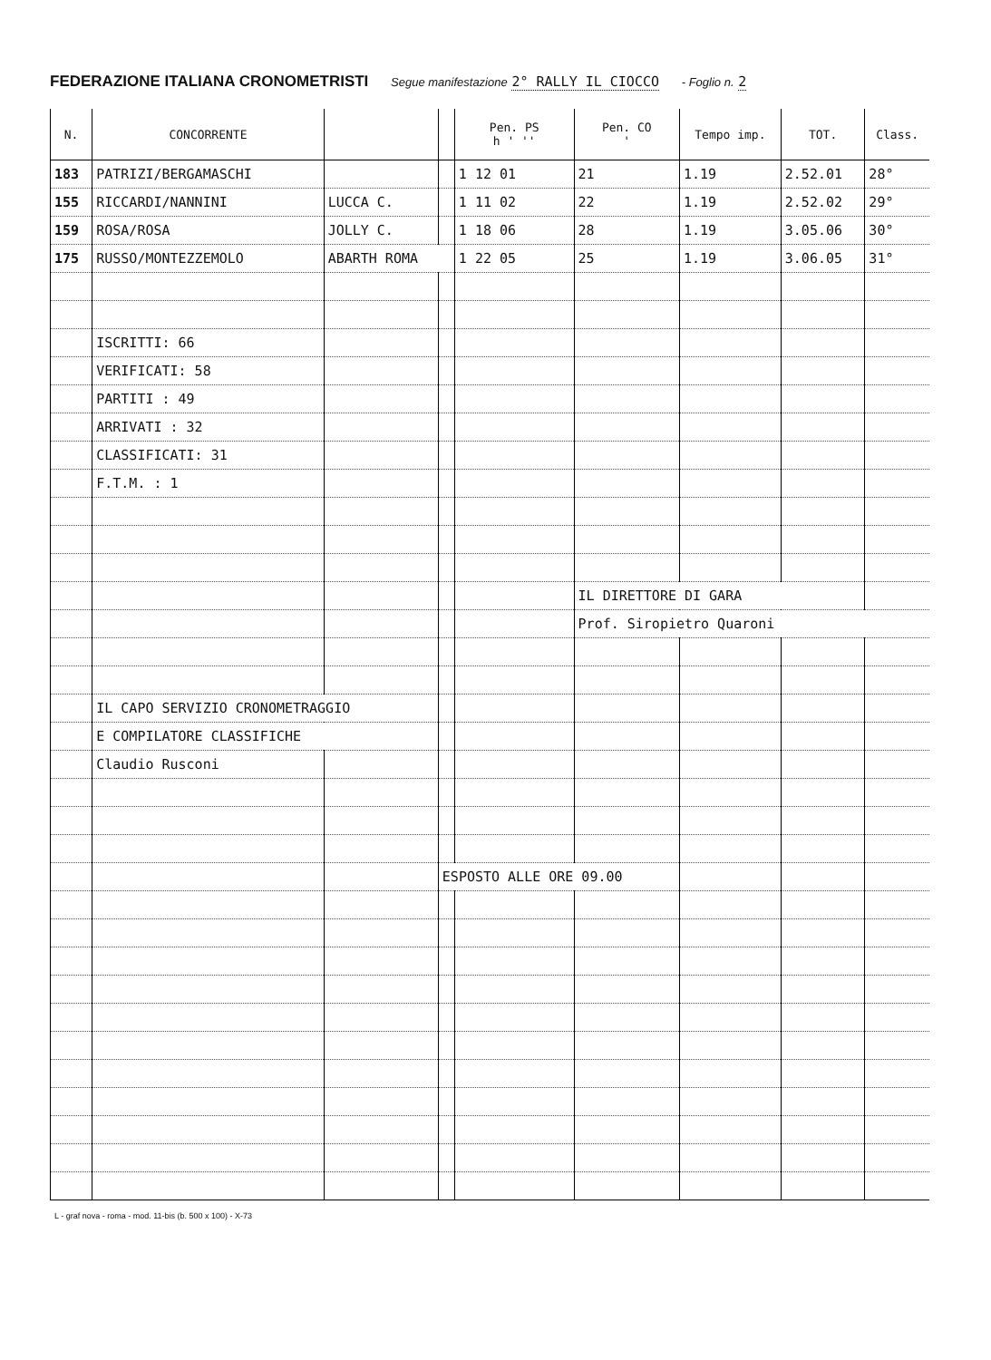FEDERAZIONE ITALIANA CRONOMETRISTI Segue manifestazione 2° RALLY IL CIOCCO - Foglio n. 2
| N. | CONCORRENTE | | | Pen. PS h ' '' | Pen. CO ' | Tempo imp. | TOT. | Class. |
| --- | --- | --- | --- | --- | --- | --- | --- | --- |
| 183 | PATRIZI/BERGAMASCHI | | | 1 12 01 | 21 | 1.19 | 2.52.01 | 28° |
| 155 | RICCARDI/NANNINI | LUCCA C. | | 1 11 02 | 22 | 1.19 | 2.52.02 | 29° |
| 159 | ROSA/ROSA | JOLLY C. | | 1 18 06 | 28 | 1.19 | 3.05.06 | 30° |
| 175 | RUSSO/MONTEZZEMOLO | ABARTH ROMA | | 1 22 05 | 25 | 1.19 | 3.06.05 | 31° |
| | ISCRITTI: 66 | | | | | | | |
| | VERIFICATI: 58 | | | | | | | |
| | PARTITI : 49 | | | | | | | |
| | ARRIVATI : 32 | | | | | | | |
| | CLASSIFICATI: 31 | | | | | | | |
| | F.T.M. : 1 | | | | | | | |
| | | | | | IL DIRETTORE DI GARA | | | |
| | | | | | Prof. Siropietro Quaroni | | | |
| | IL CAPO SERVIZIO CRONOMETRAGGIO | | | | | | | |
| | E COMPILATORE CLASSIFICHE | | | | | | | |
| | Claudio Rusconi | | | | | | | |
| | | | ESPOSTO ALLE ORE 09.00 | | | | | |
L - graf nova - roma - mod. 11-bis (b. 500 x 100) - X-73